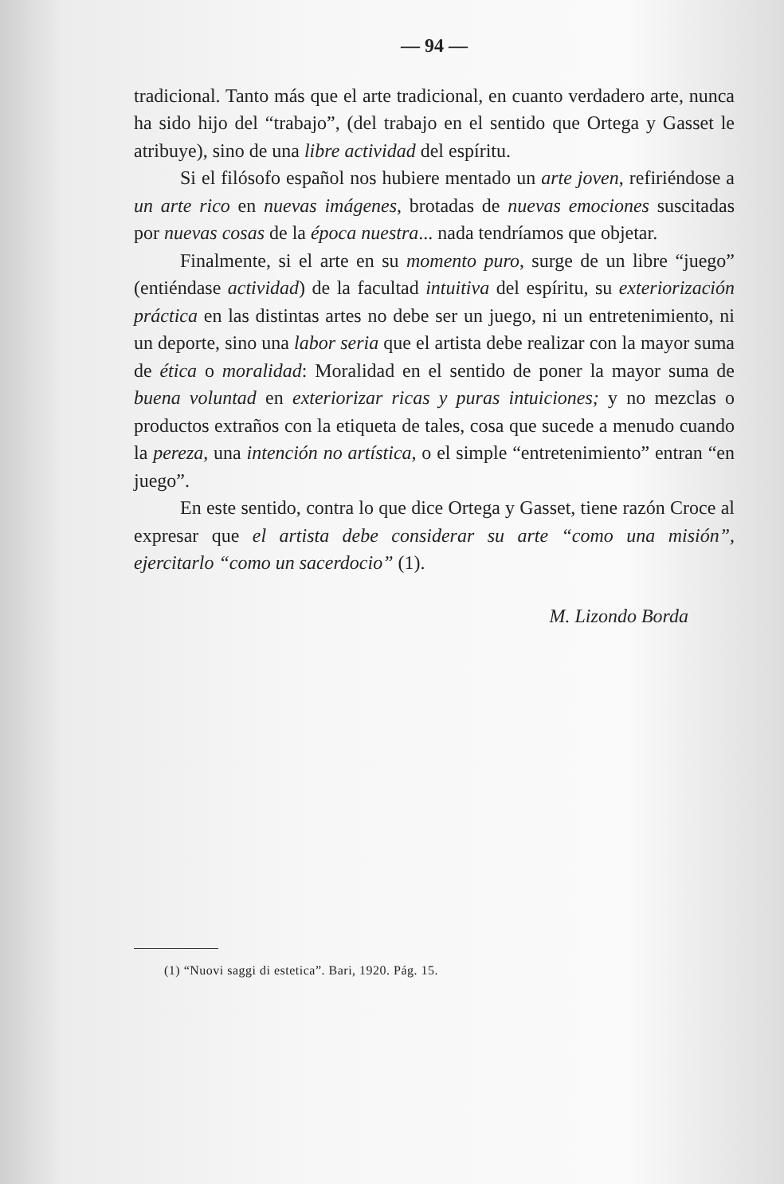— 94 —
tradicional. Tanto más que el arte tradicional, en cuanto verdadero arte, nunca ha sido hijo del “trabajo”, (del trabajo en el sentido que Ortega y Gasset le atribuye), sino de una libre actividad del espíritu.
Si el filósofo español nos hubiere mentado un arte joven, refiriéndose a un arte rico en nuevas imágenes, brotadas de nuevas emociones suscitadas por nuevas cosas de la época nuestra... nada tendríamos que objetar.
Finalmente, si el arte en su momento puro, surge de un libre “juego” (entiéndase actividad) de la facultad intuitiva del espíritu, su exteriorización práctica en las distintas artes no debe ser un juego, ni un entretenimiento, ni un deporte, sino una labor seria que el artista debe realizar con la mayor suma de ética o moralidad: Moralidad en el sentido de poner la mayor suma de buena voluntad en exteriorizar ricas y puras intuiciones; y no mezclas o productos extraños con la etiqueta de tales, cosa que sucede a menudo cuando la pereza, una intención no artística, o el simple “entretenimiento” entran “en juego”.
En este sentido, contra lo que dice Ortega y Gasset, tiene razón Croce al expresar que el artista debe considerar su arte “como una misión”, ejercitarlo “como un sacerdocio” (1).
M. Lizondo Borda
(1) “Nuovi saggi di estetica”. Bari, 1920. Pág. 15.